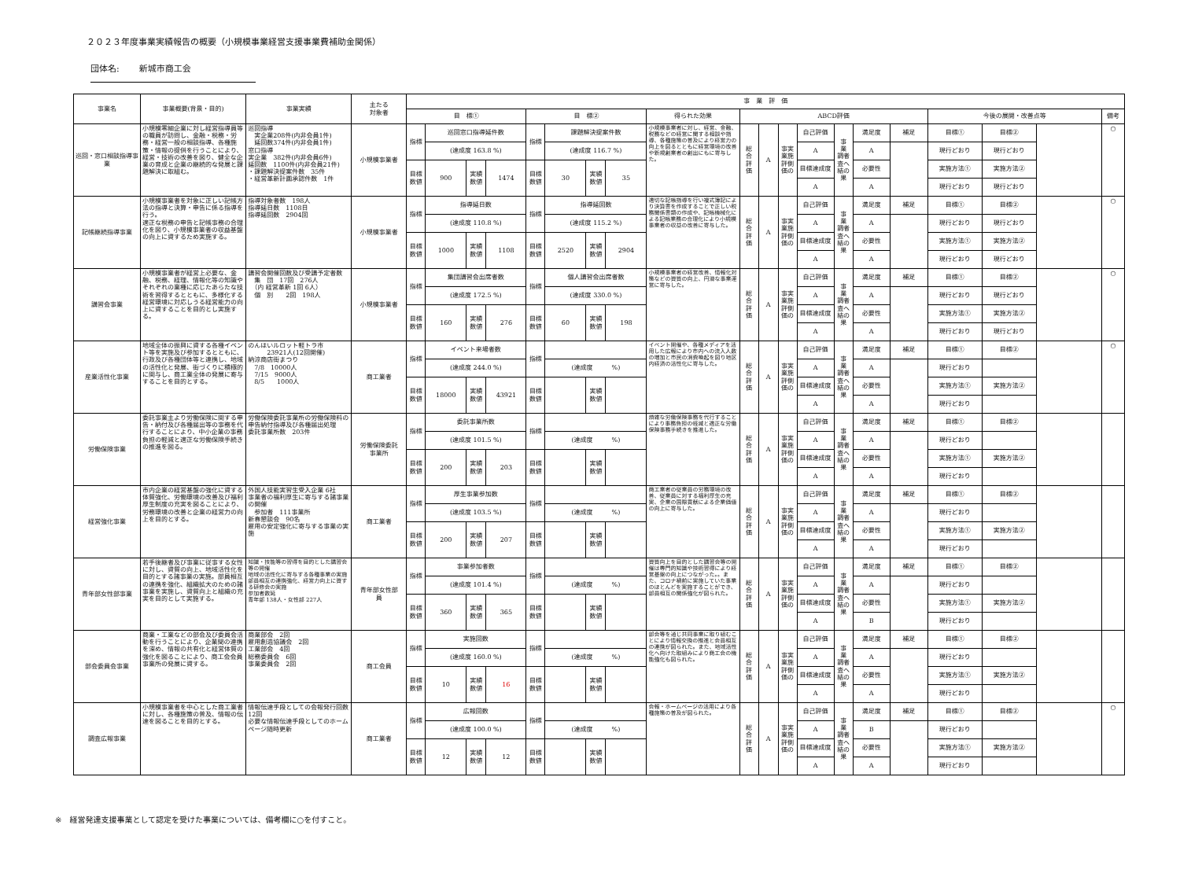２０２３年度事業実績報告の概要（小規模事業経営支援事業費補助金関係）
団体名: 新城市商工会
| 事業名 | 事業概要(背景・目的) | 事業実績 | 主たる 対象者 | 事 業 評 価 | | | | | | | | | | | | | | | | | | | |
| --- | --- | --- | --- | --- | --- | --- | --- | --- | --- | --- | --- | --- | --- | --- | --- | --- | --- | --- | --- | --- | --- | --- | --- |
| | | | | 目 標① | | | | 目 標② | | | | 得られた効果 | ABCD評価 | | | | | | | 今後の展開・改善点等 | | | 備考 |
| 巡回・窓口相談指導事業 | 小規模零細企業に対し経営指導員等の職員が訪問し、金融・税務・労務・経営一般の相談指導、各種施策・情報の提供を行うことにより、経営・技術の改善を図り、健全な企業の育成と企業の継続的な発展と課題解決に取組む。 | 巡回指導 実企業208件(内非会員1件) 延回数374件(内非会員1件) 窓口指導 実企業 382件(内非会員6件) 延回数 1100件(内非会員21件) ・課題解決提案件数 35件 ・経営革新計画承認件数 1件 | 小規模事業者 | 指標 | 巡回窓口指導延件数 | | | 指標 | 課題解決提案件数 | | | 小規模事業者に対し、経営、金融、税務などの経営に関する相談や指導、各種施策の普及により経営力の向上を図るとともに経営環境の改善や新規創業者の創出にもに寄与した。 | 総 合 評 価 | A | 事実 業施 評側 価の | 自己評価 | 事 業 調者 査へ 結の 果 | 満足度 | 補足 | 目標① | 目標② | | ○ |
| | | | | | (達成度 163.8 %) | | | | (達成度 116.7 %) | | | | | | | A | | A | | 現行どおり | 現行どおり | | |
| | | | | 目標 数値 | 900 | 実績 数値 | 1474 | 目標 数値 | 30 | 実績 数値 | 35 | | | | | 目標達成度 | | 必要性 | | 実施方法① | 実施方法② | | |
| | | | | | | | | | | | | | | | | A | | A | | 現行どおり | 現行どおり | | |
| 記帳継続指導事業 | 小規模事業者を対象に正しい記帳方法の指導と決算・申告に係る指導を行う。 適正な税務の申告と記帳事務の合理化を図り、小規模事業者の収益基盤の向上に資するため実施する。 | 指導対象者数 198人 指導延日数 1108日 指導延回数 2904回 | 小規模事業者 | 指標 | 指導延日数 | | | 指標 | 指導延回数 | | | 適切な記帳指導を行い複式簿記により決算書を作成することで正しい税務関係書類の作成や、記帳機械化による記帳業務の合理化により小規模事業者の収益の改善に寄与した。 | 総 合 評 価 | A | 事実 業施 評側 価の | 自己評価 | 事 業 調者 査へ 結の 果 | 満足度 | 補足 | 目標① | 目標② | | ○ |
| | | | | | (達成度 110.8 %) | | | | (達成度 115.2 %) | | | | | | | A | | A | | 現行どおり | 現行どおり | | |
| | | | | 目標 数値 | 1000 | 実績 数値 | 1108 | 目標 数値 | 2520 | 実績 数値 | 2904 | | | | | 目標達成度 | | 必要性 | | 実施方法① | 実施方法② | | |
| | | | | | | | | | | | | | | | | A | | A | | 現行どおり | 現行どおり | | |
| 講習会事業 | 小規模事業者が経営上必要な、金融、税務、経理、情報化等の知識やそれぞれの業種に応じたあらたな技術を習得するとともに、多様化する経営環境に対応しうる経営能力の向上に資することを目的とし実施する。 | 講習会開催回数及び受講予定者数 集 団 17回 276人 （内 経営革新 1回 6人） 個 別 2回 198人 | 小規模事業者 | 指標 | 集団講習会出席者数 | | | 指標 | 個人講習会出席者数 | | | 小規模事業者の経営改善、情報化対策などの資質の向上、円滑な事業運営に寄与した。 | 総 合 評 価 | A | 事実 業施 評側 価の | 自己評価 | 事 業 調者 査へ 結の 果 | 満足度 | 補足 | 目標① | 目標② | | ○ |
| | | | | | (達成度 172.5 %) | | | | (達成度 330.0 %) | | | | | | | A | | A | | 現行どおり | 現行どおり | | |
| | | | | 目標 数値 | 160 | 実績 数値 | 276 | 目標 数値 | 60 | 実績 数値 | 198 | | | | | 目標達成度 | | 必要性 | | 実施方法① | 実施方法② | | |
| | | | | | | | | | | | | | | | | A | | A | | 現行どおり | 現行どおり | | |
| 産業活性化事業 | 地域全体の振興に資する各種イベント等を実施及び参加するとともに、行政及び各種団体等と連携し、地域の活性化と発展、街づくりに積極的に関与し、商工業全体の発展に寄与することを目的とする。 | のんほいルロット軽トラ市 23921人(12回開催) 納涼商店街まつり 7/8 10000人 7/15 9000人 8/5 1000人 | 商工業者 | 指標 | イベント来場者数 | | | 指標 | | | | イベント開催や、各種メディアを活用した広報により市内への流入人数の増加と市民の消費喚起を図り地区内経済の活性化に寄与した。 | 総 合 評 価 | A | 事実 業施 評側 価の | 自己評価 | 事 業 調者 査へ 結の 果 | 満足度 | 補足 | 目標① | 目標② | | ○ |
| | | | | | (達成度 244.0 %) | | | | (達成度 %) | | | | | | | A | | A | | 現行どおり | | | |
| | | | | 目標 数値 | 18000 | 実績 数値 | 43921 | 目標 数値 | | 実績 数値 | | | | | | 目標達成度 | | 必要性 | | 実施方法① | 実施方法② | | |
| | | | | | | | | | | | | | | | | A | | A | | 現行どおり | | | |
| 労働保険事業 | 委託事業主より労働保険に関する申告・納付及び各種届出等の事務を代行することにより、中小企業の事務負担の軽減と適正な労働保険手続きの推進を図る。 | 労働保険委託事業所の労働保険料の申告納付指導及び各種届出処理 委託事業所数 203件 | 労働保険委託 事業所 | 指標 | 委託事業所数 | | | 指標 | | | | 煩雑な労働保険事務を代行することにより事務負担の軽減と適正な労働保険事務手続きを推進した。 | 総 合 評 価 | A | 事実 業施 評側 価の | 自己評価 | 事 業 調者 査へ 結の 果 | 満足度 | 補足 | 目標① | 目標② | | |
| | | | | | (達成度 101.5 %) | | | | (達成度 %) | | | | | | | A | | A | | 現行どおり | | | |
| | | | | 目標 数値 | 200 | 実績 数値 | 203 | 目標 数値 | | 実績 数値 | | | | | | 目標達成度 | | 必要性 | | 実施方法① | 実施方法② | | |
| | | | | | | | | | | | | | | | | A | | A | | 現行どおり | | | |
| 経営強化事業 | 市内企業の経営基盤の強化に資する体質強化、労働環境の改善及び福利厚生制度の充実を図ることにより、労務環境の改善と企業の経営力の向上を目的とする。 | 外国人技能実習生受入企業 6社 事業者の福利厚生に寄与する諸事業の開催 参加者 111事業所 新春懇談会 90名 雇用の安定強化に寄与する事業の実施 | 商工業者 | 指標 | 厚生事業参加数 | | | 指標 | | | | 商工業者の従業員の労務環境の改善、従業員に対する福利厚生の充実、企業の国際貢献による企業価値の向上に寄与した。 | 総 合 評 価 | A | 事実 業施 評側 価の | 自己評価 | 事 業 調者 査へ 結の 果 | 満足度 | 補足 | 目標① | 目標② | | |
| | | | | | (達成度 103.5 %) | | | | (達成度 %) | | | | | | | A | | A | | 現行どおり | | | |
| | | | | 目標 数値 | 200 | 実績 数値 | 207 | 目標 数値 | | 実績 数値 | | | | | | 目標達成度 | | 必要性 | | 実施方法① | 実施方法② | | |
| | | | | | | | | | | | | | | | | A | | A | | 現行どおり | | | |
| 青年部女性部事業 | 若手後継者及び事業に従事する女性に対し、資質の向上、地域活性化を目的とする諸事業の実施。部員相互の連携を強化、組織拡大のための諸事業を実施し、資質向上と組織の充実を目的として実施する。 | 知識・技能等の習得を目的とした講習会等の開催 地域の活性化に寄与する各種事業の実施 部員相互の連携強化、経営力向上に資する研修会の実施 参加者数延 青年部 138人・女性部 227人 | 青年部女性部 員 | 指標 | 事業参加者数 | | | 指標 | | | | 資質向上を目的とした講習会等の開催は専門的知識や技術習得により経営基盤の向上につながった。。また、コロナ禍前に実施していた事業のほとんどを実施することができ、部員相互の関係強化が図られた。 | 総 合 評 価 | A | 事実 業施 評側 価の | 自己評価 | 事 業 調者 査へ 結の 果 | 満足度 | 補足 | 目標① | 目標② | | |
| | | | | | (達成度 101.4 %) | | | | (達成度 %) | | | | | | | A | | A | | 現行どおり | | | |
| | | | | 目標 数値 | 360 | 実績 数値 | 365 | 目標 数値 | | 実績 数値 | | | | | | 目標達成度 | | 必要性 | | 実施方法① | 実施方法② | | |
| | | | | | | | | | | | | | | | | A | | B | | 現行どおり | | | |
| 部会委員会事業 | 商業・工業などの部会及び委員会活動を行うことにより、企業間の連携を深め、情報の共有化と経営体質の強化を図ることにより、商工会会員事業所の発展に資する。 | 商業部会 2回 雇用創造協議会 2回 工業部会 4回 総務委員会 6回 事業委員会 2回 | 商工会員 | 指標 | 実施回数 | | | 指標 | | | | 部会等を通じ共同事業に取り組むことにより情報交換の推進と会員相互の連携が図られた。また、地域活性化へ向けた取組みにより商工会の機能強化も図られた。 | 総 合 評 価 | A | 事実 業施 評側 価の | 自己評価 | 事 業 調者 査へ 結の 果 | 満足度 | 補足 | 目標① | 目標② | | |
| | | | | | (達成度 160.0 %) | | | | (達成度 %) | | | | | | | A | | A | | 現行どおり | | | |
| | | | | 目標 数値 | 10 | 実績 数値 | 16 | 目標 数値 | | 実績 数値 | | | | | | 目標達成度 | | 必要性 | | 実施方法① | 実施方法② | | |
| | | | | | | | | | | | | | | | | A | | A | | 現行どおり | | | |
| 調査広報事業 | 小規模事業者を中心とした商工業者に対し、各種施策の普及、情報の伝達を図ることを目的とする。 | 情報伝達手段としての会報発行回数 12回 必要な情報伝達手段としてのホームページ随時更新 | 商工業者 | 指標 | 広報回数 | | | 指標 | | | | 会報・ホームページの活用により各種施策の普及が図られた。 | 総 合 評 価 | A | 事実 業施 評側 価の | 自己評価 | 事 業 調者 査へ 結の 果 | 満足度 | 補足 | 目標① | 目標② | | ○ |
| | | | | | (達成度 100.0 %) | | | | (達成度 %) | | | | | | | A | | B | | 現行どおり | | | |
| | | | | 目標 数値 | 12 | 実績 数値 | 12 | 目標 数値 | | 実績 数値 | | | | | | 目標達成度 | | 必要性 | | 実施方法① | 実施方法② | | |
| | | | | | | | | | | | | | | | | A | | A | | 現行どおり | | | |
※　経営発達支援事業として認定を受けた事業については、備考欄に○を付すこと。